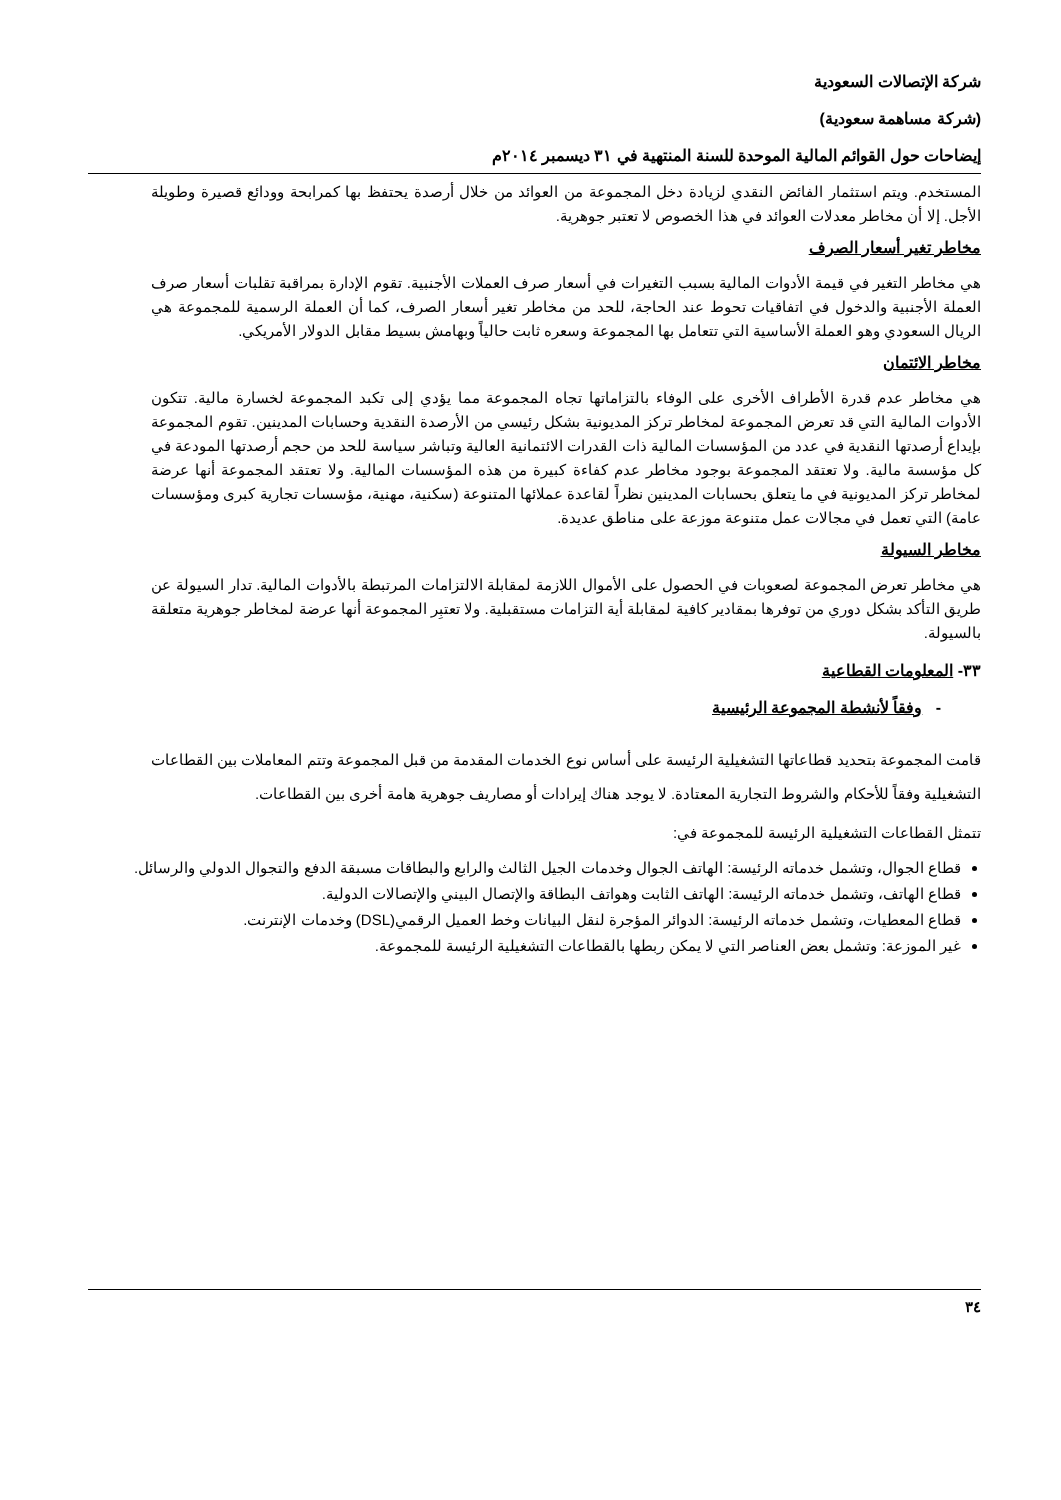شركة الإتصالات السعودية
(شركة مساهمة سعودية)
إيضاحات حول القوائم المالية الموحدة للسنة المنتهية في ٣١ ديسمبر ٢٠١٤م
المستخدم. ويتم استثمار الفائض النقدي لزيادة دخل المجموعة من العوائد من خلال أرصدة يحتفظ بها كمرابحة وودائع قصيرة وطويلة الأجل. إلا أن مخاطر معدلات العوائد في هذا الخصوص لا تعتبر جوهرية.
مخاطر تغير أسعار الصرف
هي مخاطر التغير في قيمة الأدوات المالية بسبب التغيرات في أسعار صرف العملات الأجنبية. تقوم الإدارة بمراقبة تقلبات أسعار صرف العملة الأجنبية والدخول في اتفاقيات تحوط عند الحاجة، للحد من مخاطر تغير أسعار الصرف، كما أن العملة الرسمية للمجموعة هي الريال السعودي وهو العملة الأساسية التي تتعامل بها المجموعة وسعره ثابت حالياً وبهامش بسيط مقابل الدولار الأمريكي.
مخاطر الائتمان
هي مخاطر عدم قدرة الأطراف الأخرى على الوفاء بالتزاماتها تجاه المجموعة مما يؤدي إلى تكبد المجموعة لخسارة مالية. تتكون الأدوات المالية التي قد تعرض المجموعة لمخاطر تركز المديونية بشكل رئيسي من الأرصدة النقدية وحسابات المدينين. تقوم المجموعة بإيداع أرصدتها النقدية في عدد من المؤسسات المالية ذات القدرات الائتمانية العالية وتباشر سياسة للحد من حجم أرصدتها المودعة في كل مؤسسة مالية. ولا تعتقد المجموعة بوجود مخاطر عدم كفاءة كبيرة من هذه المؤسسات المالية. ولا تعتقد المجموعة أنها عرضة لمخاطر تركز المديونية في ما يتعلق بحسابات المدينين نظراً لقاعدة عملائها المتنوعة (سكنية، مهنية، مؤسسات تجارية كبرى ومؤسسات عامة) التي تعمل في مجالات عمل متنوعة موزعة على مناطق عديدة.
مخاطر السيولة
هي مخاطر تعرض المجموعة لصعوبات في الحصول على الأموال اللازمة لمقابلة الالتزامات المرتبطة بالأدوات المالية. تدار السيولة عن طريق التأكد بشكل دوري من توفرها بمقادير كافية لمقابلة أية التزامات مستقبلية. ولا تعتبِر المجموعة أنها عرضة لمخاطر جوهرية متعلقة بالسيولة.
٣٣- المعلومات القطاعية
- وفقاً لأنشطة المجموعة الرئيسية
قامت المجموعة بتحديد قطاعاتها التشغيلية الرئيسة على أساس نوع الخدمات المقدمة من قبل المجموعة وتتم المعاملات بين القطاعات التشغيلية وفقاً للأحكام والشروط التجارية المعتادة. لا يوجد هناك إيرادات أو مصاريف جوهرية هامة أخرى بين القطاعات.
تتمثل القطاعات التشغيلية الرئيسة للمجموعة في:
قطاع الجوال، وتشمل خدماته الرئيسة: الهاتف الجوال وخدمات الجيل الثالث والرابع والبطاقات مسبقة الدفع والتجوال الدولي والرسائل.
قطاع الهاتف، وتشمل خدماته الرئيسة: الهاتف الثابت وهواتف البطاقة والإتصال البيني والإتصالات الدولية.
قطاع المعطيات، وتشمل خدماته الرئيسة: الدوائر المؤجرة لنقل البيانات وخط العميل الرقمي(DSL) وخدمات الإنترنت.
غير الموزعة: وتشمل بعض العناصر التي لا يمكن ربطها بالقطاعات التشغيلية الرئيسة للمجموعة.
٣٤